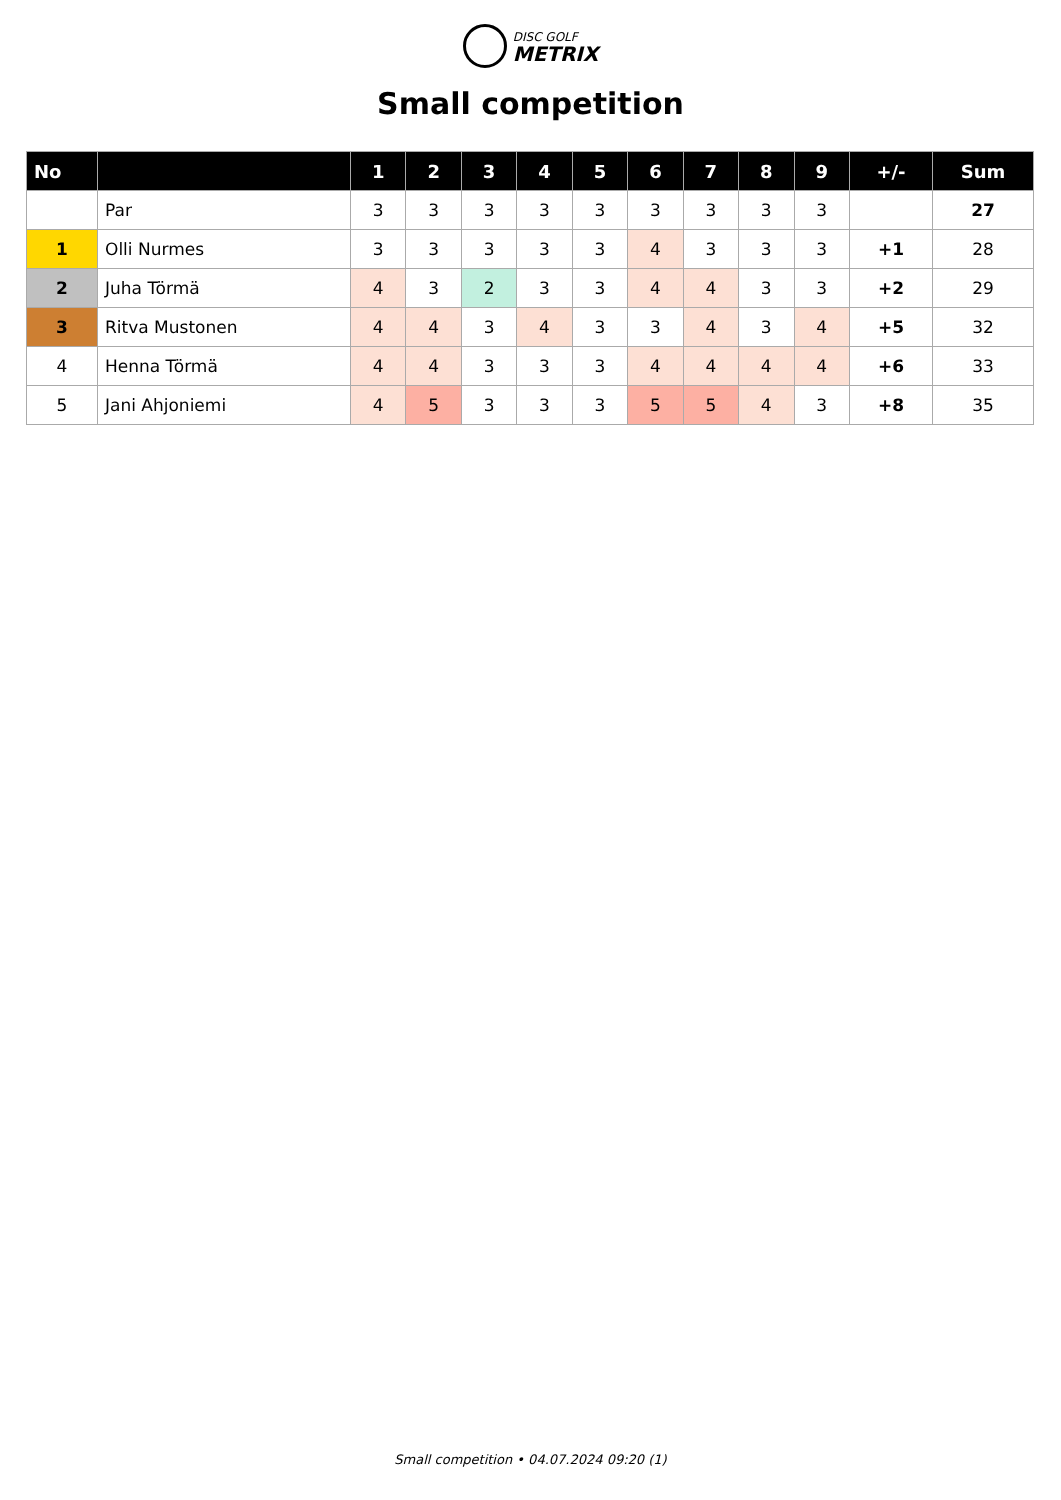DISC GOLF
METRIX
Small competition
| No | | 1 | 2 | 3 | 4 | 5 | 6 | 7 | 8 | 9 | +/- | Sum |
| --- | --- | --- | --- | --- | --- | --- | --- | --- | --- | --- | --- | --- |
| | Par | 3 | 3 | 3 | 3 | 3 | 3 | 3 | 3 | 3 | | 27 |
| 1 | Olli Nurmes | 3 | 3 | 3 | 3 | 3 | 4 | 3 | 3 | 3 | +1 | 28 |
| 2 | Juha Törmä | 4 | 3 | 2 | 3 | 3 | 4 | 4 | 3 | 3 | +2 | 29 |
| 3 | Ritva Mustonen | 4 | 4 | 3 | 4 | 3 | 3 | 4 | 3 | 4 | +5 | 32 |
| 4 | Henna Törmä | 4 | 4 | 3 | 3 | 3 | 4 | 4 | 4 | 4 | +6 | 33 |
| 5 | Jani Ahjoniemi | 4 | 5 | 3 | 3 | 3 | 5 | 5 | 4 | 3 | +8 | 35 |
Small competition • 04.07.2024 09:20 (1)